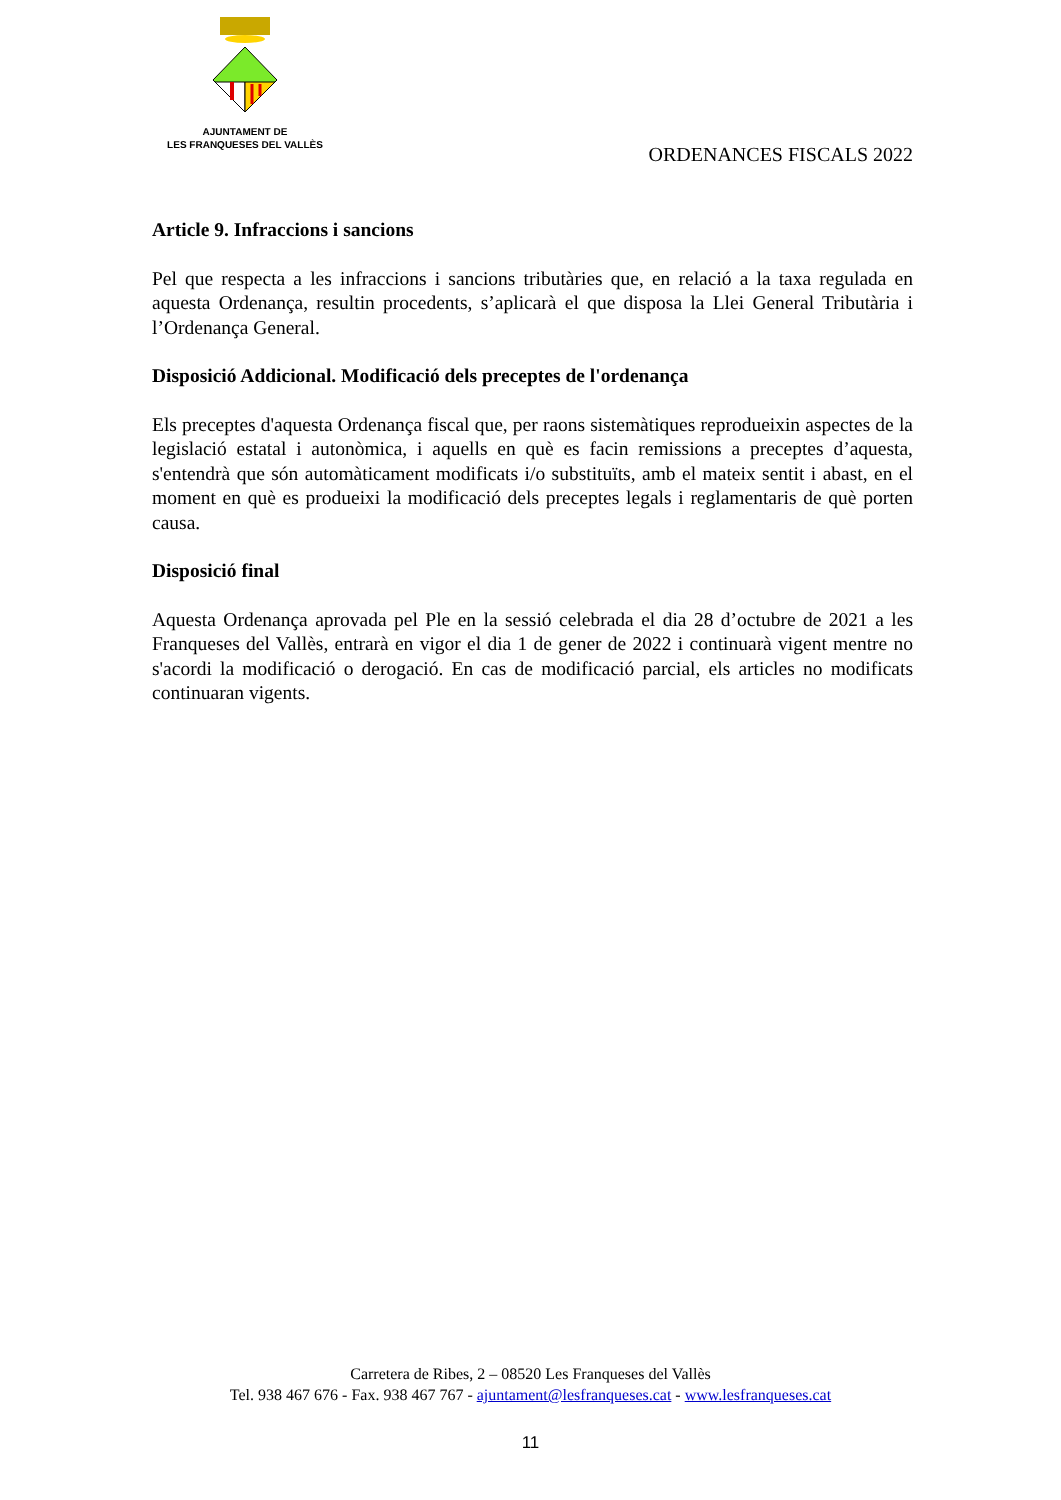AJUNTAMENT DE
LES FRANQUESES DEL VALLÈS
ORDENANCES FISCALS 2022
Article 9. Infraccions i sancions
Pel que respecta a les infraccions i sancions tributàries que, en relació a la taxa regulada en aquesta Ordenança, resultin procedents, s’aplicarà el que disposa la Llei General Tributària i l’Ordenança General.
Disposició Addicional. Modificació dels preceptes de l'ordenança
Els preceptes d'aquesta Ordenança fiscal que, per raons sistemàtiques reprodueixin aspectes de la legislació estatal i autonòmica, i aquells en què es facin remissions a preceptes d’aquesta, s'entendrà que són automàticament modificats i/o substituïts, amb el mateix sentit i abast, en el moment en què es produeixi la modificació dels preceptes legals i reglamentaris de què porten causa.
Disposició final
Aquesta Ordenança aprovada pel Ple en la sessió celebrada el dia 28 d’octubre de 2021 a les Franqueses del Vallès, entrarà en vigor el dia 1 de gener de 2022 i continuarà vigent mentre no s'acordi la modificació o derogació. En cas de modificació parcial, els articles no modificats continuaran vigents.
Carretera de Ribes, 2 – 08520 Les Franqueses del Vallès
Tel. 938 467 676 - Fax. 938 467 767 - ajuntament@lesfranqueses.cat - www.lesfranqueses.cat
11